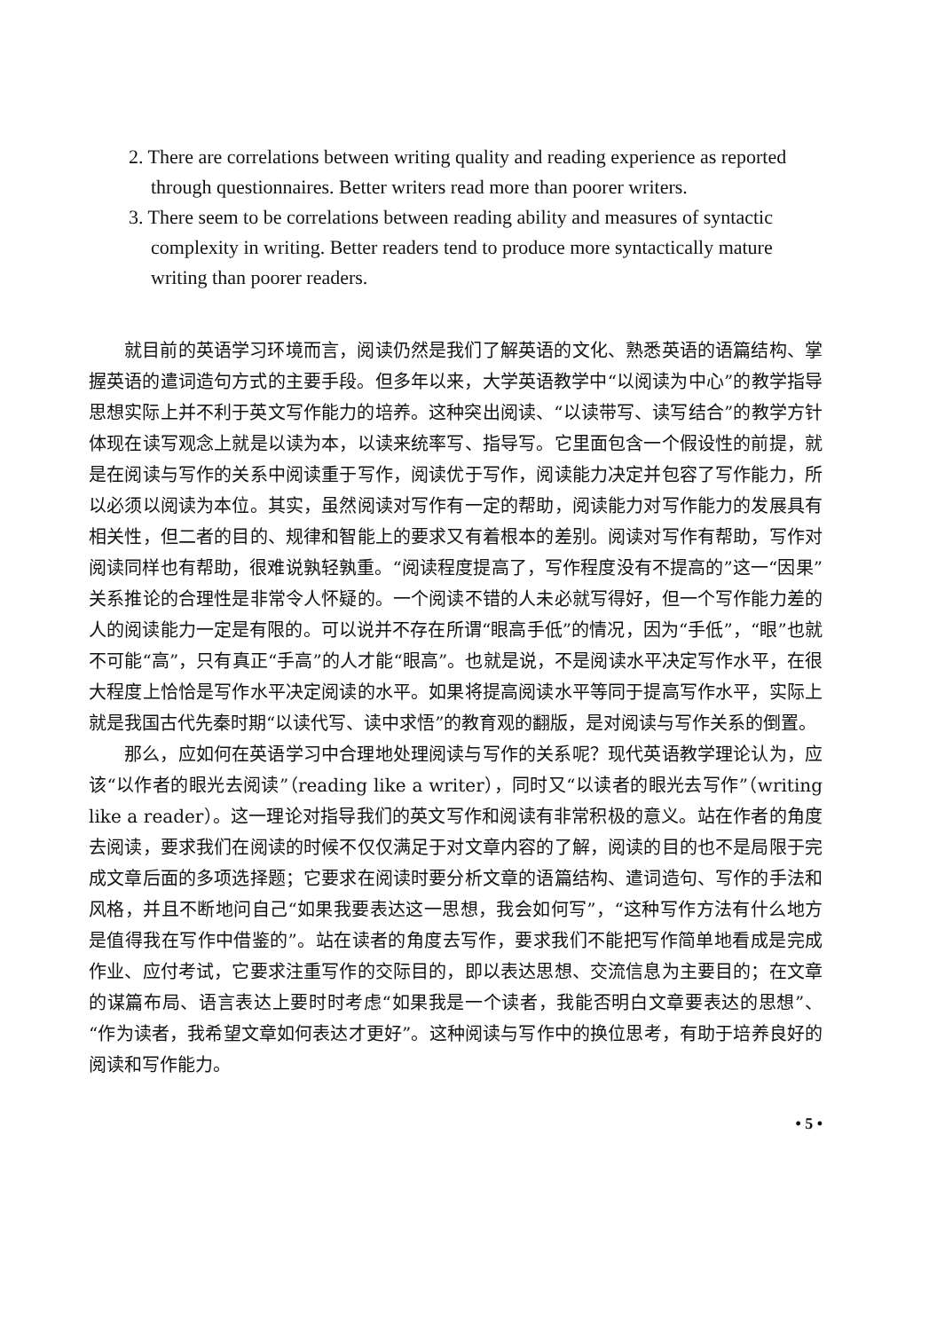2. There are correlations between writing quality and reading experience as reported through questionnaires. Better writers read more than poorer writers.
3. There seem to be correlations between reading ability and measures of syntactic complexity in writing. Better readers tend to produce more syntactically mature writing than poorer readers.
就目前的英语学习环境而言，阅读仍然是我们了解英语的文化、熟悉英语的语篇结构、掌握英语的遣词造句方式的主要手段。但多年以来，大学英语教学中“以阅读为中心”的教学指导思想实际上并不利于英文写作能力的培养。这种突出阅读、“以读带写、读写结合”的教学方针体现在读写观念上就是以读为本，以读来统率写、指导写。它里面包含一个假设性的前提，就是在阅读与写作的关系中阅读重于写作，阅读优于写作，阅读能力决定并包容了写作能力，所以必须以阅读为本位。其实，虽然阅读对写作有一定的帮助，阅读能力对写作能力的发展具有相关性，但二者的目的、规律和智能上的要求又有着根本的差别。阅读对写作有帮助，写作对阅读同样也有帮助，很难说孰轻孰重。“阅读程度提高了，写作程度没有不提高的”这一“因果”关系推论的合理性是非常令人怀疑的。一个阅读不错的人未必就写得好，但一个写作能力差的人的阅读能力一定是有限的。可以说并不存在所谓“眼高手低”的情况，因为“手低”，“眼”也就不可能“高”，只有真正“手高”的人才能“眼高”。也就是说，不是阅读水平决定写作水平，在很大程度上恰恰是写作水平决定阅读的水平。如果将提高阅读水平等同于提高写作水平，实际上就是我国古代先秦时期“以读代写、读中求悟”的教育观的翻版，是对阅读与写作关系的倒置。
那么，应如何在英语学习中合理地处理阅读与写作的关系呢？现代英语教学理论认为，应该“以作者的眼光去阅读”（reading like a writer），同时又“以读者的眼光去写作”（writing like a reader）。这一理论对指导我们的英文写作和阅读有非常积极的意义。站在作者的角度去阅读，要求我们在阅读的时候不仅仅满足于对文章内容的了解，阅读的目的也不是局限于完成文章后面的多项选择题；它要求在阅读时要分析文章的语篇结构、遣词造句、写作的手法和风格，并且不断地问自己“如果我要表达这一思想，我会如何写”，“这种写作方法有什么地方是值得我在写作中借鉴的”。站在读者的角度去写作，要求我们不能把写作简单地看成是完成作业、应付考试，它要求注重写作的交际目的，即以表达思想、交流信息为主要目的；在文章的谋篇布局、语言表达上要时时考虑“如果我是一个读者，我能否明白文章要表达的思想”、“作为读者，我希望文章如何表达才更好”。这种阅读与写作中的换位思考，有助于培养良好的阅读和写作能力。
• 5 •